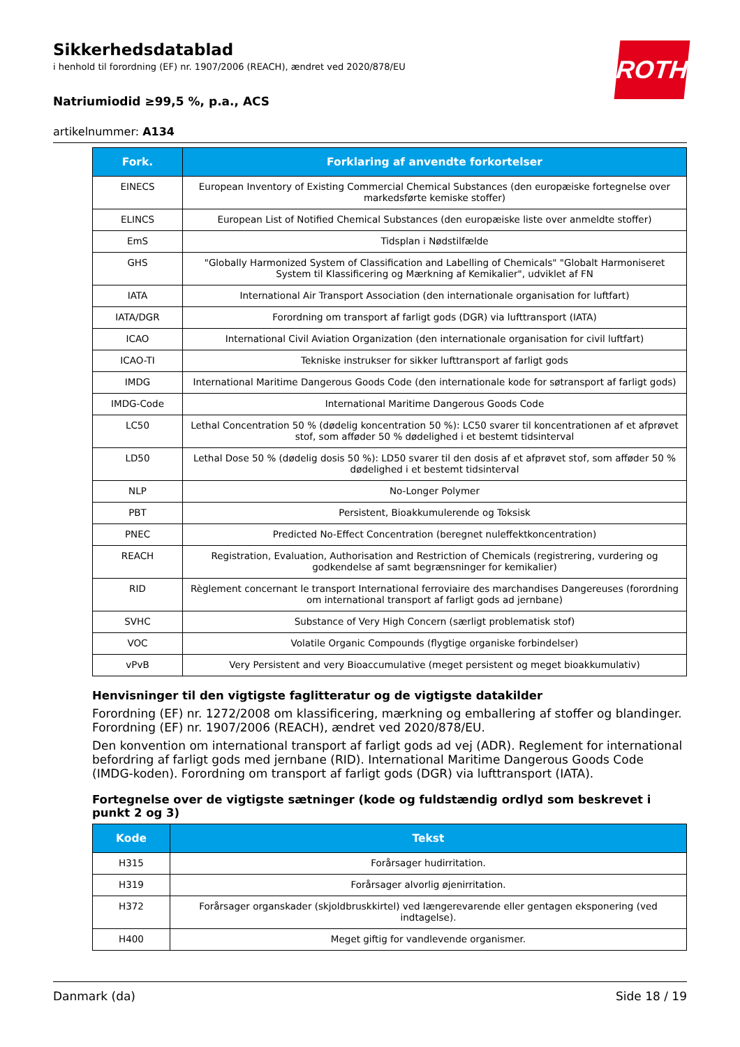ROTH
Sikkerhedsdatablad
i henhold til forordning (EF) nr. 1907/2006 (REACH), ændret ved 2020/878/EU
Natriumiodid ≥99,5 %, p.a., ACS
artikelnummer: A134
| Fork. | Forklaring af anvendte forkortelser |
| --- | --- |
| EINECS | European Inventory of Existing Commercial Chemical Substances (den europæiske fortegnelse over markedsførte kemiske stoffer) |
| ELINCS | European List of Notified Chemical Substances (den europæiske liste over anmeldte stoffer) |
| EmS | Tidsplan i Nødstilfælde |
| GHS | "Globally Harmonized System of Classification and Labelling of Chemicals" "Globalt Harmoniseret System til Klassificering og Mærkning af Kemikalier", udviklet af FN |
| IATA | International Air Transport Association (den internationale organisation for luftfart) |
| IATA/DGR | Forordning om transport af farligt gods (DGR) via lufttransport (IATA) |
| ICAO | International Civil Aviation Organization (den internationale organisation for civil luftfart) |
| ICAO-TI | Tekniske instrukser for sikker lufttransport af farligt gods |
| IMDG | International Maritime Dangerous Goods Code (den internationale kode for søtransport af farligt gods) |
| IMDG-Code | International Maritime Dangerous Goods Code |
| LC50 | Lethal Concentration 50 % (dødelig koncentration 50 %): LC50 svarer til koncentrationen af et afprøvet stof, som afføder 50 % dødelighed i et bestemt tidsinterval |
| LD50 | Lethal Dose 50 % (dødelig dosis 50 %): LD50 svarer til den dosis af et afprøvet stof, som afføder 50 % dødelighed i et bestemt tidsinterval |
| NLP | No-Longer Polymer |
| PBT | Persistent, Bioakkumulerende og Toksisk |
| PNEC | Predicted No-Effect Concentration (beregnet nuleffektkoncentration) |
| REACH | Registration, Evaluation, Authorisation and Restriction of Chemicals (registrering, vurdering og godkendelse af samt begrænsninger for kemikalier) |
| RID | Règlement concernant le transport International ferroviaire des marchandises Dangereuses (forordning om international transport af farligt gods ad jernbane) |
| SVHC | Substance of Very High Concern (særligt problematisk stof) |
| VOC | Volatile Organic Compounds (flygtige organiske forbindelser) |
| vPvB | Very Persistent and very Bioaccumulative (meget persistent og meget bioakkumulativ) |
Henvisninger til den vigtigste faglitteratur og de vigtigste datakilder
Forordning (EF) nr. 1272/2008 om klassificering, mærkning og emballering af stoffer og blandinger. Forordning (EF) nr. 1907/2006 (REACH), ændret ved 2020/878/EU.
Den konvention om international transport af farligt gods ad vej (ADR). Reglement for international befordring af farligt gods med jernbane (RID). International Maritime Dangerous Goods Code (IMDG-koden). Forordning om transport af farligt gods (DGR) via lufttransport (IATA).
Fortegnelse over de vigtigste sætninger (kode og fuldstændig ordlyd som beskrevet i punkt 2 og 3)
| Kode | Tekst |
| --- | --- |
| H315 | Forårsager hudirritation. |
| H319 | Forårsager alvorlig øjenirritation. |
| H372 | Forårsager organskader (skjoldbruskkirtel) ved længerevarende eller gentagen eksponering (ved indtagelse). |
| H400 | Meget giftig for vandlevende organismer. |
Danmark (da) Side 18 / 19